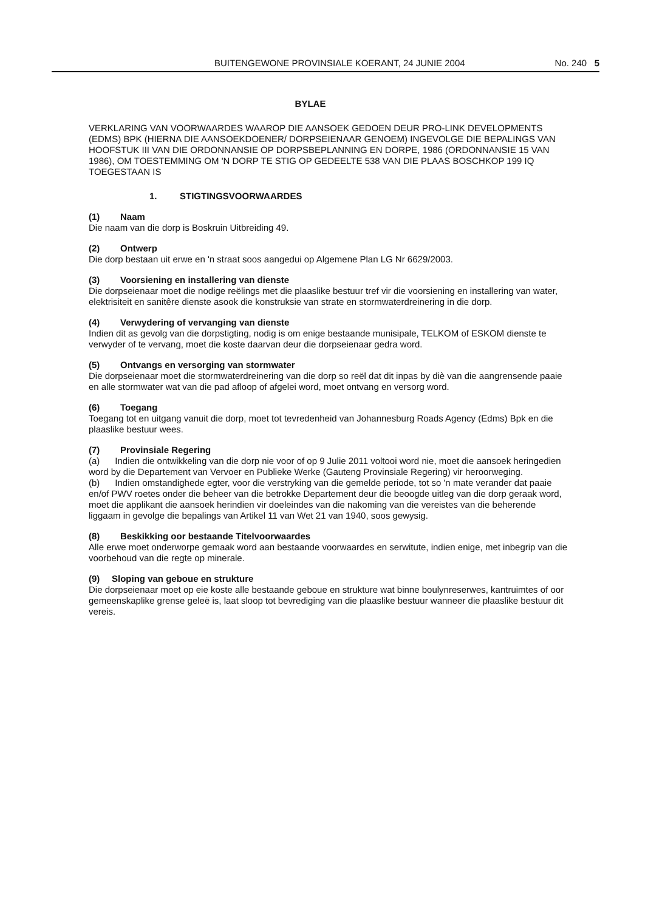BUITENGEWONE PROVINSIALE KOERANT, 24 JUNIE 2004 No. 240 5
BYLAE
VERKLARING VAN VOORWAARDES WAAROP DIE AANSOEK GEDOEN DEUR PRO-LINK DEVELOPMENTS (EDMS) BPK (HIERNA DIE AANSOEKDOENER/ DORPSEIENAAR GENOEM) INGEVOLGE DIE BEPALINGS VAN HOOFSTUK III VAN DIE ORDONNANSIE OP DORPSBEPLANNING EN DORPE, 1986 (ORDONNANSIE 15 VAN 1986), OM TOESTEMMING OM 'N DORP TE STIG OP GEDEELTE 538 VAN DIE PLAAS BOSCHKOP 199 IQ TOEGESTAAN IS
1. STIGTINGSVOORWAARDES
(1) Naam
Die naam van die dorp is Boskruin Uitbreiding 49.
(2) Ontwerp
Die dorp bestaan uit erwe en 'n straat soos aangedui op Algemene Plan LG Nr 6629/2003.
(3) Voorsiening en installering van dienste
Die dorpseienaar moet die nodige reëlings met die plaaslike bestuur tref vir die voorsiening en installering van water, elektrisiteit en sanitêre dienste asook die konstruksie van strate en stormwaterdreinering in die dorp.
(4) Verwydering of vervanging van dienste
Indien dit as gevolg van die dorpstigting, nodig is om enige bestaande munisipale, TELKOM of ESKOM dienste te verwyder of te vervang, moet die koste daarvan deur die dorpseienaar gedra word.
(5) Ontvangs en versorging van stormwater
Die dorpseienaar moet die stormwaterdreinering van die dorp so reël dat dit inpas by diè van die aangrensende paaie en alle stormwater wat van die pad afloop of afgelei word, moet ontvang en versorg word.
(6) Toegang
Toegang tot en uitgang vanuit die dorp, moet tot tevredenheid van Johannesburg Roads Agency (Edms) Bpk en die plaaslike bestuur wees.
(7) Provinsiale Regering
(a) Indien die ontwikkeling van die dorp nie voor of op 9 Julie 2011 voltooi word nie, moet die aansoek heringedien word by die Departement van Vervoer en Publieke Werke (Gauteng Provinsiale Regering) vir heroorweging.
(b) Indien omstandighede egter, voor die verstryking van die gemelde periode, tot so 'n mate verander dat paaie en/of PWV roetes onder die beheer van die betrokke Departement deur die beoogde uitleg van die dorp geraak word, moet die applikant die aansoek herindien vir doeleindes van die nakoming van die vereistes van die beherende liggaam in gevolge die bepalings van Artikel 11 van Wet 21 van 1940, soos gewysig.
(8) Beskikking oor bestaande Titelvoorwaardes
Alle erwe moet onderworpe gemaak word aan bestaande voorwaardes en serwitute, indien enige, met inbegrip van die voorbehoud van die regte op minerale.
(9) Sloping van geboue en strukture
Die dorpseienaar moet op eie koste alle bestaande geboue en strukture wat binne boulynreserwes, kantruimtes of oor gemeenskaplike grense geleë is, laat sloop tot bevrediging van die plaaslike bestuur wanneer die plaaslike bestuur dit vereis.